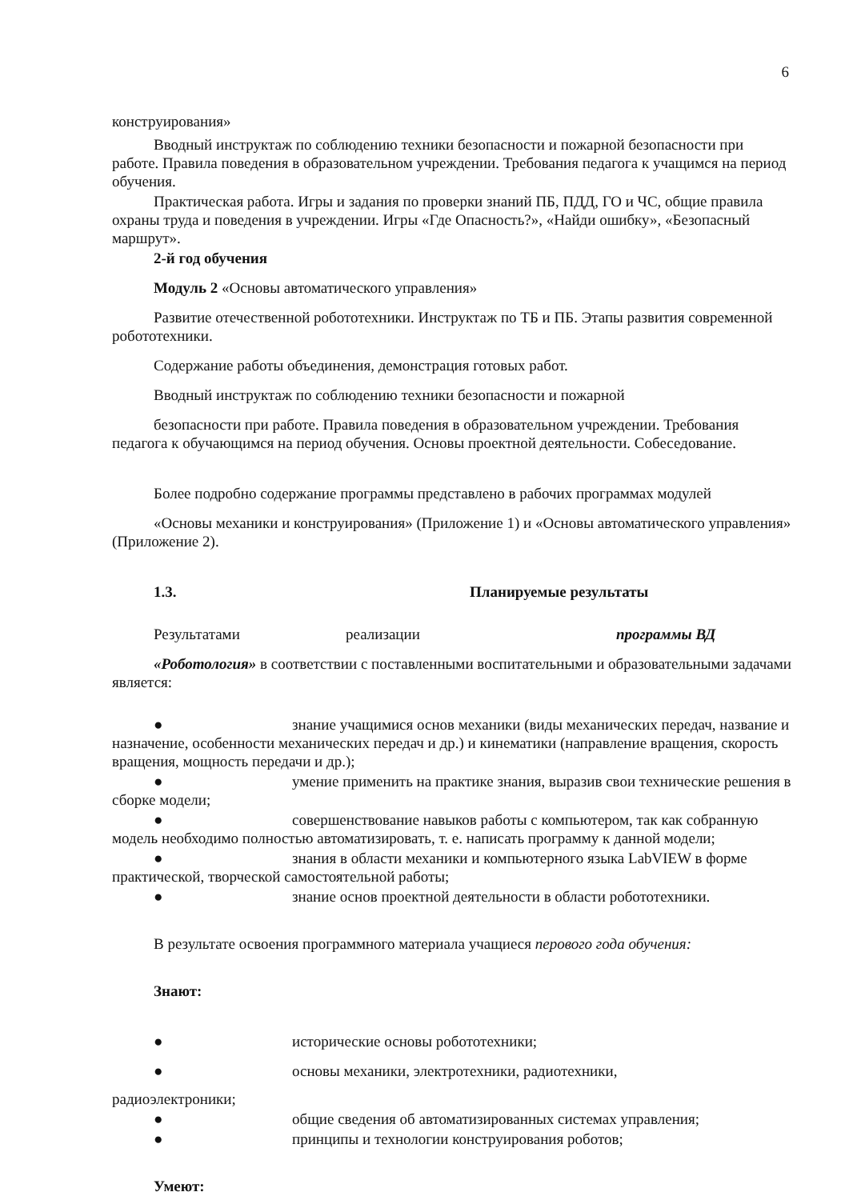6
конструирования»
Вводный инструктаж по соблюдению техники безопасности и пожарной безопасности при работе. Правила поведения в образовательном учреждении. Требования педагога к учащимся на период обучения.
Практическая работа. Игры и задания по проверки знаний ПБ, ПДД, ГО и ЧС, общие правила охраны труда и поведения в учреждении. Игры «Где Опасность?», «Найди ошибку», «Безопасный маршрут».
2-й год обучения
Модуль 2 «Основы автоматического управления»
Развитие отечественной робототехники. Инструктаж по ТБ и ПБ. Этапы развития современной робототехники.
Содержание работы объединения, демонстрация готовых работ.
Вводный инструктаж по соблюдению техники безопасности и пожарной
безопасности при работе. Правила поведения в образовательном учреждении. Требования педагога к обучающимся на период обучения. Основы проектной деятельности. Собеседование.
Более подробно содержание программы представлено в рабочих программах модулей
«Основы механики и конструирования» (Приложение 1) и «Основы автоматического управления» (Приложение 2).
1.3. Планируемые результаты
Результатами реализации программы ВД
«Роботология» в соответствии с поставленными воспитательными и образовательными задачами является:
● знание учащимися основ механики (виды механических передач, название и назначение, особенности механических передач и др.) и кинематики (направление вращения, скорость вращения, мощность передачи и др.);
● умение применить на практике знания, выразив свои технические решения в сборке модели;
● совершенствование навыков работы с компьютером, так как собранную модель необходимо полностью автоматизировать, т. е. написать программу к данной модели;
● знания в области механики и компьютерного языка LabVIEW в форме практической, творческой самостоятельной работы;
● знание основ проектной деятельности в области робототехники.
В результате освоения программного материала учащиеся перового года обучения:
Знают:
● исторические основы робототехники;
● основы механики, электротехники, радиотехники,
радиоэлектроники;
● общие сведения об автоматизированных системах управления;
● принципы и технологии конструирования роботов;
Умеют: